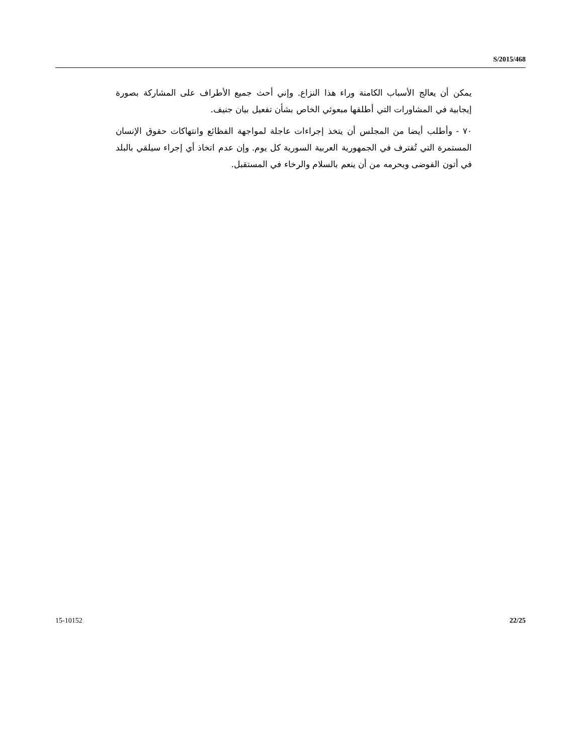S/2015/468
يمكن أن يعالج الأسباب الكامنة وراء هذا النزاع. وإني أحث جميع الأطراف على المشاركة بصورة إيجابية في المشاورات التي أطلقها مبعوثي الخاص بشأن تفعيل بيان جنيف.
٧٠ - وأطلب أيضا من المجلس أن يتخذ إجراءات عاجلة لمواجهة الفظائع وانتهاكات حقوق الإنسان المستمرة التي تُقترف في الجمهورية العربية السورية كل يوم. وإن عدم اتخاذ أي إجراء سيلقي بالبلد في أتون الفوضى ويحرمه من أن ينعم بالسلام والرخاء في المستقبل.
15-10152 22/25